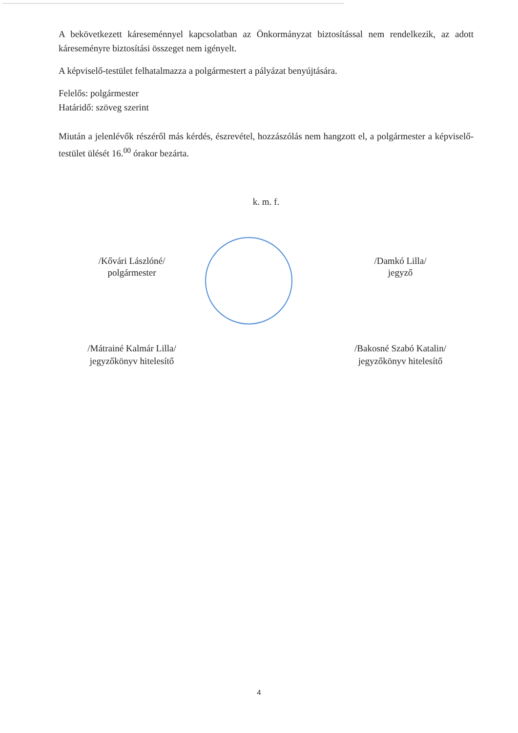A bekövetkezett káreseménnyel kapcsolatban az Önkormányzat biztosítással nem rendelkezik, az adott káreseményre biztosítási összeget nem igényelt.
A képviselő-testület felhatalmazza a polgármestert a pályázat benyújtására.
Felelős: polgármester
Határidő: szöveg szerint
Miután a jelenlévők részéről más kérdés, észrevétel, hozzászólás nem hangzott el, a polgármester a képviselő-testület ülését 16.<sup>00</sup> órakor bezárta.
k. m. f.
/Kővári Lászlóné/
polgármester
/Damkó Lilla/
jegyző
/Mátrainé Kalmár Lilla/
jegyzőkönyv hitelesítő
/Bakosné Szabó Katalin/
jegyzőkönyv hitelesítő
4